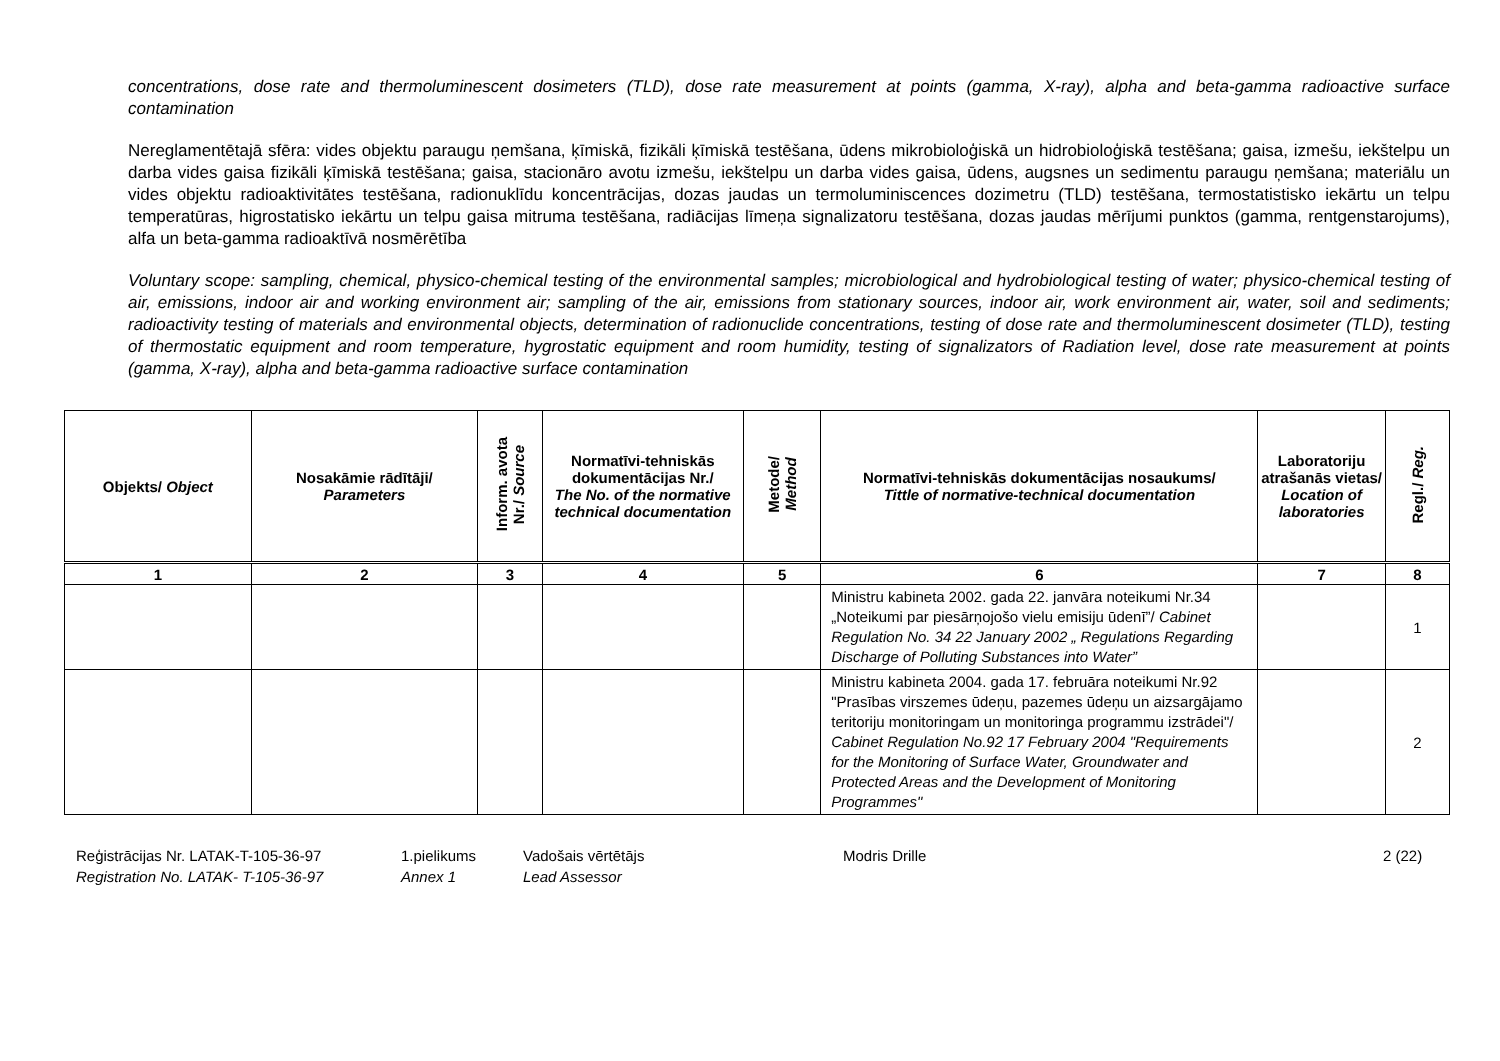concentrations, dose rate and thermoluminescent dosimeters (TLD), dose rate measurement at points (gamma, X-ray), alpha and beta-gamma radioactive surface contamination
Nereglamentētajā sfēra: vides objektu paraugu ņemšana, ķīmiskā, fizikāli ķīmiskā testēšana, ūdens mikrobioloģiskā un hidrobioloģiskā testēšana; gaisa, izmešu, iekštelpu un darba vides gaisa fizikāli ķīmiskā testēšana; gaisa, stacionāro avotu izmešu, iekštelpu un darba vides gaisa, ūdens, augsnes un sedimentu paraugu ņemšana; materiālu un vides objektu radioaktivitātes testēšana, radionuklīdu koncentrācijas, dozas jaudas un termoluminiscences dozimetru (TLD) testēšana, termostatistisko iekārtu un telpu temperatūras, higrostatisko iekārtu un telpu gaisa mitruma testēšana, radiācijas līmeņa signalizatoru testēšana, dozas jaudas mērījumi punktos (gamma, rentgenstarojums), alfa un beta-gamma radioaktīvā nosmērētība
Voluntary scope: sampling, chemical, physico-chemical testing of the environmental samples; microbiological and hydrobiological testing of water; physico-chemical testing of air, emissions, indoor air and working environment air; sampling of the air, emissions from stationary sources, indoor air, work environment air, water, soil and sediments; radioactivity testing of materials and environmental objects, determination of radionuclide concentrations, testing of dose rate and thermoluminescent dosimeter (TLD), testing of thermostatic equipment and room temperature, hygrostatic equipment and room humidity, testing of signalizators of Radiation level, dose rate measurement at points (gamma, X-ray), alpha and beta-gamma radioactive surface contamination
| Objekts/ Object | Nosakāmie rādītāji/ Parameters | Inform. avota Nr./ Source | Normatīvi-tehniskās dokumentācijas Nr./ The No. of the normative technical documentation | Metode/ Method | Normatīvi-tehniskās dokumentācijas nosaukums/ Tittle of normative-technical documentation | Laboratoriju atrašanās vietas/ Location of laboratories | Regl./ Reg. |
| --- | --- | --- | --- | --- | --- | --- | --- |
| 1 | 2 | 3 | 4 | 5 | 6 | 7 | 8 |
| | | | | | Ministru kabineta 2002. gada 22. janvāra noteikumi Nr.34 „Noteikumi par piesārņojošo vielu emisiju ūdenī”/ Cabinet Regulation No. 34 22 January 2002 „ Regulations Regarding Discharge of Polluting Substances into Water” | | 1 |
| | | | | | Ministru kabineta 2004. gada 17. februāra noteikumi Nr.92 "Prasības virszemes ūdeņu, pazemes ūdeņu un aizsargājamo teritoriju monitoringam un monitoringa programmu izstrādei"/ Cabinet Regulation No.92 17 February 2004 "Requirements for the Monitoring of Surface Water, Groundwater and Protected Areas and the Development of Monitoring Programmes" | | 2 |
Reģistrācijas Nr. LATAK-T-105-36-97
Registration No. LATAK- T-105-36-97
1.pielikums
Annex 1
Vadošais vērtētājs
Lead Assessor
Modris Drille 2 (22)